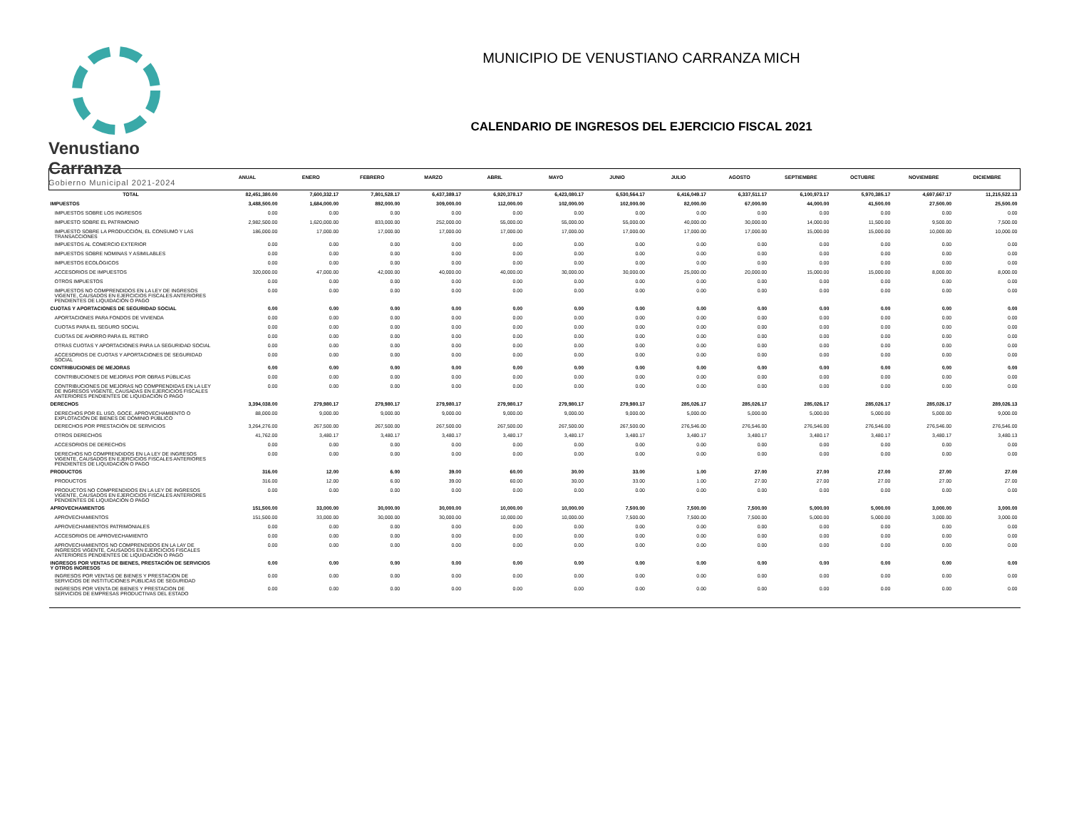Venustiano Carranza
Gobierno Municipal 2021-2024
MUNICIPIO DE VENUSTIANO CARRANZA MICH
CALENDARIO DE INGRESOS DEL EJERCICIO FISCAL 2021
| | ANUAL | ENERO | FEBRERO | MARZO | ABRIL | MAYO | JUNIO | JULIO | AGOSTO | SEPTIEMBRE | OCTUBRE | NOVIEMBRE | DICIEMBRE |
| --- | --- | --- | --- | --- | --- | --- | --- | --- | --- | --- | --- | --- | --- |
| TOTAL | 82,451,380.00 | 7,600,332.17 | 7,801,528.17 | 6,437,389.17 | 6,920,378.17 | 6,423,080.17 | 6,530,564.17 | 6,416,049.17 | 6,337,511.17 | 6,100,973.17 | 5,970,385.17 | 4,697,667.17 | 11,215,522.13 |
| IMPUESTOS | 3,488,500.00 | 1,684,000.00 | 892,000.00 | 309,000.00 | 112,000.00 | 102,000.00 | 102,000.00 | 82,000.00 | 67,000.00 | 44,000.00 | 41,500.00 | 27,500.00 | 25,500.00 |
| IMPUESTOS SOBRE LOS INGRESOS | 0.00 | 0.00 | 0.00 | 0.00 | 0.00 | 0.00 | 0.00 | 0.00 | 0.00 | 0.00 | 0.00 | 0.00 | 0.00 |
| IMPUESTO SOBRE EL PATRIMONIO | 2,982,500.00 | 1,620,000.00 | 833,000.00 | 252,000.00 | 55,000.00 | 55,000.00 | 55,000.00 | 40,000.00 | 30,000.00 | 14,000.00 | 11,500.00 | 9,500.00 | 7,500.00 |
| IMPUESTO SOBRE LA PRODUCCIÓN, EL CONSUMO Y LAS TRANSACCIONES | 186,000.00 | 17,000.00 | 17,000.00 | 17,000.00 | 17,000.00 | 17,000.00 | 17,000.00 | 17,000.00 | 17,000.00 | 15,000.00 | 15,000.00 | 10,000.00 | 10,000.00 |
| IMPUESTOS AL COMERCIO EXTERIOR | 0.00 | 0.00 | 0.00 | 0.00 | 0.00 | 0.00 | 0.00 | 0.00 | 0.00 | 0.00 | 0.00 | 0.00 | 0.00 |
| IMPUESTOS SOBRE NOMINAS Y ASIMILABLES | 0.00 | 0.00 | 0.00 | 0.00 | 0.00 | 0.00 | 0.00 | 0.00 | 0.00 | 0.00 | 0.00 | 0.00 | 0.00 |
| IMPUESTOS ECOLÓGICOS | 0.00 | 0.00 | 0.00 | 0.00 | 0.00 | 0.00 | 0.00 | 0.00 | 0.00 | 0.00 | 0.00 | 0.00 | 0.00 |
| ACCESORIOS DE IMPUESTOS | 320,000.00 | 47,000.00 | 42,000.00 | 40,000.00 | 40,000.00 | 30,000.00 | 30,000.00 | 25,000.00 | 20,000.00 | 15,000.00 | 15,000.00 | 8,000.00 | 8,000.00 |
| OTROS IMPUESTOS | 0.00 | 0.00 | 0.00 | 0.00 | 0.00 | 0.00 | 0.00 | 0.00 | 0.00 | 0.00 | 0.00 | 0.00 | 0.00 |
| IMPUESTOS NO COMPRENDIDOS EN LA LEY DE INGRESOS VIGENTE, CAUSADOS EN EJERCICIOS FISCALES ANTERIORES PENDIENTES DE LIQUIDACIÓN O PAGO | 0.00 | 0.00 | 0.00 | 0.00 | 0.00 | 0.00 | 0.00 | 0.00 | 0.00 | 0.00 | 0.00 | 0.00 | 0.00 |
| CUOTAS Y APORTACIONES DE SEGURIDAD SOCIAL | 0.00 | 0.00 | 0.00 | 0.00 | 0.00 | 0.00 | 0.00 | 0.00 | 0.00 | 0.00 | 0.00 | 0.00 | 0.00 |
| APORTACIONES PARA FONDOS DE VIVIENDA | 0.00 | 0.00 | 0.00 | 0.00 | 0.00 | 0.00 | 0.00 | 0.00 | 0.00 | 0.00 | 0.00 | 0.00 | 0.00 |
| CUOTAS PARA EL SEGURO SOCIAL | 0.00 | 0.00 | 0.00 | 0.00 | 0.00 | 0.00 | 0.00 | 0.00 | 0.00 | 0.00 | 0.00 | 0.00 | 0.00 |
| CUOTAS DE AHORRO PARA EL RETIRO | 0.00 | 0.00 | 0.00 | 0.00 | 0.00 | 0.00 | 0.00 | 0.00 | 0.00 | 0.00 | 0.00 | 0.00 | 0.00 |
| OTRAS CUOTAS Y APORTACIONES PARA LA SEGURIDAD SOCIAL | 0.00 | 0.00 | 0.00 | 0.00 | 0.00 | 0.00 | 0.00 | 0.00 | 0.00 | 0.00 | 0.00 | 0.00 | 0.00 |
| ACCESORIOS DE CUOTAS Y APORTACIONES DE SEGURIDAD SOCIAL | 0.00 | 0.00 | 0.00 | 0.00 | 0.00 | 0.00 | 0.00 | 0.00 | 0.00 | 0.00 | 0.00 | 0.00 | 0.00 |
| CONTRIBUCIONES DE MEJORAS | 0.00 | 0.00 | 0.00 | 0.00 | 0.00 | 0.00 | 0.00 | 0.00 | 0.00 | 0.00 | 0.00 | 0.00 | 0.00 |
| CONTRIBUCIONES DE MEJORAS POR OBRAS PÚBLICAS | 0.00 | 0.00 | 0.00 | 0.00 | 0.00 | 0.00 | 0.00 | 0.00 | 0.00 | 0.00 | 0.00 | 0.00 | 0.00 |
| CONTRIBUCIONES DE MEJORAS NO COMPRENDIDAS EN LA LEY DE INGRESOS VIGENTE, CAUSADAS EN EJERCICIOS FISCALES ANTERIORES PENDIENTES DE LIQUIDACIÓN O PAGO | 0.00 | 0.00 | 0.00 | 0.00 | 0.00 | 0.00 | 0.00 | 0.00 | 0.00 | 0.00 | 0.00 | 0.00 | 0.00 |
| DERECHOS | 3,394,038.00 | 279,980.17 | 279,980.17 | 279,980.17 | 279,980.17 | 279,980.17 | 279,980.17 | 285,026.17 | 285,026.17 | 285,026.17 | 285,026.17 | 285,026.17 | 289,026.13 |
| DERECHOS POR EL USO, GOCE, APROVECHAMIENTO O EXPLOTACIÓN DE BIENES DE DOMINIO PÚBLICO | 88,000.00 | 9,000.00 | 9,000.00 | 9,000.00 | 9,000.00 | 9,000.00 | 9,000.00 | 5,000.00 | 5,000.00 | 5,000.00 | 5,000.00 | 5,000.00 | 9,000.00 |
| DERECHOS POR PRESTACIÓN DE SERVICIOS | 3,264,276.00 | 267,500.00 | 267,500.00 | 267,500.00 | 267,500.00 | 267,500.00 | 267,500.00 | 276,546.00 | 276,546.00 | 276,546.00 | 276,546.00 | 276,546.00 | 276,546.00 |
| OTROS DERECHOS | 41,762.00 | 3,480.17 | 3,480.17 | 3,480.17 | 3,480.17 | 3,480.17 | 3,480.17 | 3,480.17 | 3,480.17 | 3,480.17 | 3,480.17 | 3,480.17 | 3,480.13 |
| ACCESORIOS DE DERECHOS | 0.00 | 0.00 | 0.00 | 0.00 | 0.00 | 0.00 | 0.00 | 0.00 | 0.00 | 0.00 | 0.00 | 0.00 | 0.00 |
| DERECHOS NO COMPRENDIDOS EN LA LEY DE INGRESOS VIGENTE, CAUSADOS EN EJERCICIOS FISCALES ANTERIORES PENDIENTES DE LIQUIDACIÓN O PAGO | 0.00 | 0.00 | 0.00 | 0.00 | 0.00 | 0.00 | 0.00 | 0.00 | 0.00 | 0.00 | 0.00 | 0.00 | 0.00 |
| PRODUCTOS | 316.00 | 12.00 | 6.00 | 39.00 | 60.00 | 30.00 | 33.00 | 1.00 | 27.00 | 27.00 | 27.00 | 27.00 | 27.00 |
| PRODUCTOS | 316.00 | 12.00 | 6.00 | 39.00 | 60.00 | 30.00 | 33.00 | 1.00 | 27.00 | 27.00 | 27.00 | 27.00 | 27.00 |
| PRODUCTOS NO COMPRENDIDOS EN LA LEY DE INGRESOS VIGENTE, CAUSADOS EN EJERCICIOS FISCALES ANTERIORES PENDIENTES DE LIQUIDACIÓN O PAGO | 0.00 | 0.00 | 0.00 | 0.00 | 0.00 | 0.00 | 0.00 | 0.00 | 0.00 | 0.00 | 0.00 | 0.00 | 0.00 |
| APROVECHAMIENTOS | 151,500.00 | 33,000.00 | 30,000.00 | 30,000.00 | 10,000.00 | 10,000.00 | 7,500.00 | 7,500.00 | 7,500.00 | 5,000.00 | 5,000.00 | 3,000.00 | 3,000.00 |
| APROVECHAMIENTOS | 151,500.00 | 33,000.00 | 30,000.00 | 30,000.00 | 10,000.00 | 10,000.00 | 7,500.00 | 7,500.00 | 7,500.00 | 5,000.00 | 5,000.00 | 3,000.00 | 3,000.00 |
| APROVECHAMIENTOS PATRIMONIALES | 0.00 | 0.00 | 0.00 | 0.00 | 0.00 | 0.00 | 0.00 | 0.00 | 0.00 | 0.00 | 0.00 | 0.00 | 0.00 |
| ACCESORIOS DE APROVECHAMIENTO | 0.00 | 0.00 | 0.00 | 0.00 | 0.00 | 0.00 | 0.00 | 0.00 | 0.00 | 0.00 | 0.00 | 0.00 | 0.00 |
| APROVECHAMIENTOS NO COMPRENDIDOS EN LA LAY DE INGRESOS VIGENTE, CAUSADOS EN EJERCICIOS FISCALES ANTERIORES PENDIENTES DE LIQUIDACIÓN O PAGO | 0.00 | 0.00 | 0.00 | 0.00 | 0.00 | 0.00 | 0.00 | 0.00 | 0.00 | 0.00 | 0.00 | 0.00 | 0.00 |
| INGRESOS POR VENTAS DE BIENES, PRESTACIÓN DE SERVICIOS Y OTROS INGRESOS | 0.00 | 0.00 | 0.00 | 0.00 | 0.00 | 0.00 | 0.00 | 0.00 | 0.00 | 0.00 | 0.00 | 0.00 | 0.00 |
| INGRESOS POR VENTAS DE BIENES Y PRESTACION DE SERVICIOS DE INSTITUCIONES PÚBLICAS DE SEGURIDAD | 0.00 | 0.00 | 0.00 | 0.00 | 0.00 | 0.00 | 0.00 | 0.00 | 0.00 | 0.00 | 0.00 | 0.00 | 0.00 |
| INGRESOS POR VENTA DE BIENES Y PRESTACION DE SERVICIOS DE EMPRESAS PRODUCTIVAS DEL ESTADO | 0.00 | 0.00 | 0.00 | 0.00 | 0.00 | 0.00 | 0.00 | 0.00 | 0.00 | 0.00 | 0.00 | 0.00 | 0.00 |